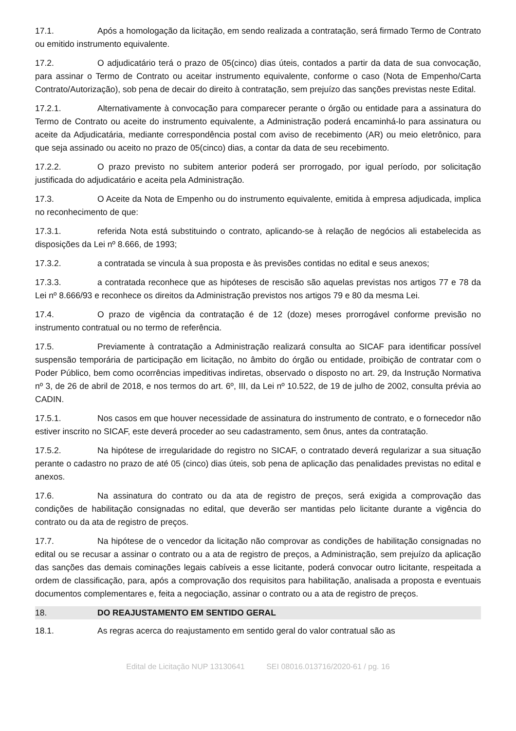17.1. Após a homologação da licitação, em sendo realizada a contratação, será firmado Termo de Contrato ou emitido instrumento equivalente.
17.2. O adjudicatário terá o prazo de 05(cinco) dias úteis, contados a partir da data de sua convocação, para assinar o Termo de Contrato ou aceitar instrumento equivalente, conforme o caso (Nota de Empenho/Carta Contrato/Autorização), sob pena de decair do direito à contratação, sem prejuízo das sanções previstas neste Edital.
17.2.1. Alternativamente à convocação para comparecer perante o órgão ou entidade para a assinatura do Termo de Contrato ou aceite do instrumento equivalente, a Administração poderá encaminhá-lo para assinatura ou aceite da Adjudicatária, mediante correspondência postal com aviso de recebimento (AR) ou meio eletrônico, para que seja assinado ou aceito no prazo de 05(cinco) dias, a contar da data de seu recebimento.
17.2.2. O prazo previsto no subitem anterior poderá ser prorrogado, por igual período, por solicitação justificada do adjudicatário e aceita pela Administração.
17.3. O Aceite da Nota de Empenho ou do instrumento equivalente, emitida à empresa adjudicada, implica no reconhecimento de que:
17.3.1. referida Nota está substituindo o contrato, aplicando-se à relação de negócios ali estabelecida as disposições da Lei nº 8.666, de 1993;
17.3.2. a contratada se vincula à sua proposta e às previsões contidas no edital e seus anexos;
17.3.3. a contratada reconhece que as hipóteses de rescisão são aquelas previstas nos artigos 77 e 78 da Lei nº 8.666/93 e reconhece os direitos da Administração previstos nos artigos 79 e 80 da mesma Lei.
17.4. O prazo de vigência da contratação é de 12 (doze) meses prorrogável conforme previsão no instrumento contratual ou no termo de referência.
17.5. Previamente à contratação a Administração realizará consulta ao SICAF para identificar possível suspensão temporária de participação em licitação, no âmbito do órgão ou entidade, proibição de contratar com o Poder Público, bem como ocorrências impeditivas indiretas, observado o disposto no art. 29, da Instrução Normativa nº 3, de 26 de abril de 2018, e nos termos do art. 6º, III, da Lei nº 10.522, de 19 de julho de 2002, consulta prévia ao CADIN.
17.5.1. Nos casos em que houver necessidade de assinatura do instrumento de contrato, e o fornecedor não estiver inscrito no SICAF, este deverá proceder ao seu cadastramento, sem ônus, antes da contratação.
17.5.2. Na hipótese de irregularidade do registro no SICAF, o contratado deverá regularizar a sua situação perante o cadastro no prazo de até 05 (cinco) dias úteis, sob pena de aplicação das penalidades previstas no edital e anexos.
17.6. Na assinatura do contrato ou da ata de registro de preços, será exigida a comprovação das condições de habilitação consignadas no edital, que deverão ser mantidas pelo licitante durante a vigência do contrato ou da ata de registro de preços.
17.7. Na hipótese de o vencedor da licitação não comprovar as condições de habilitação consignadas no edital ou se recusar a assinar o contrato ou a ata de registro de preços, a Administração, sem prejuízo da aplicação das sanções das demais cominações legais cabíveis a esse licitante, poderá convocar outro licitante, respeitada a ordem de classificação, para, após a comprovação dos requisitos para habilitação, analisada a proposta e eventuais documentos complementares e, feita a negociação, assinar o contrato ou a ata de registro de preços.
18. DO REAJUSTAMENTO EM SENTIDO GERAL
18.1. As regras acerca do reajustamento em sentido geral do valor contratual são as
Edital de Licitação NUP 13130641 SEI 08016.013716/2020-61 / pg. 16